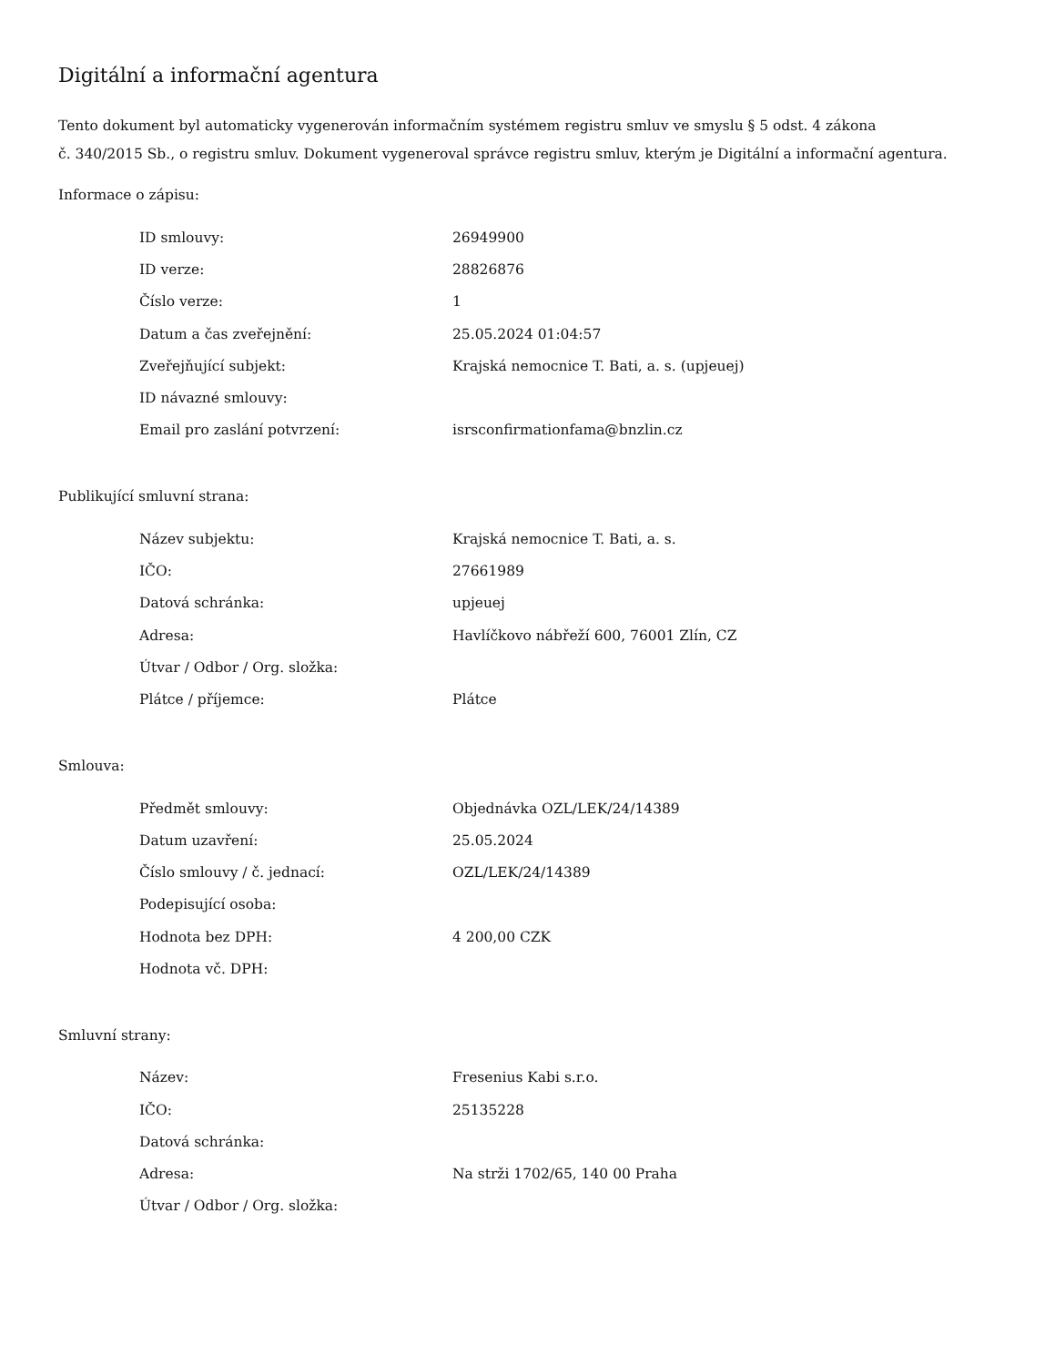Digitální a informační agentura
Tento dokument byl automaticky vygenerován informačním systémem registru smluv ve smyslu § 5 odst. 4 zákona
č. 340/2015 Sb., o registru smluv. Dokument vygeneroval správce registru smluv, kterým je Digitální a informační agentura.
Informace o zápisu:
| ID smlouvy: | 26949900 |
| ID verze: | 28826876 |
| Číslo verze: | 1 |
| Datum a čas zveřejnění: | 25.05.2024 01:04:57 |
| Zveřejňující subjekt: | Krajská nemocnice T. Bati, a. s. (upjeuej) |
| ID návazné smlouvy: | |
| Email pro zaslání potvrzení: | isrsconfirmationfama@bnzlin.cz |
Publikující smluvní strana:
| Název subjektu: | Krajská nemocnice T. Bati, a. s. |
| IČO: | 27661989 |
| Datová schránka: | upjeuej |
| Adresa: | Havlíčkovo nábřeží 600, 76001 Zlín, CZ |
| Útvar / Odbor / Org. složka: | |
| Plátce / příjemce: | Plátce |
Smlouva:
| Předmět smlouvy: | Objednávka OZL/LEK/24/14389 |
| Datum uzavření: | 25.05.2024 |
| Číslo smlouvy / č. jednací: | OZL/LEK/24/14389 |
| Podepisující osoba: | |
| Hodnota bez DPH: | 4 200,00 CZK |
| Hodnota vč. DPH: | |
Smluvní strany:
| Název: | Fresenius Kabi s.r.o. |
| IČO: | 25135228 |
| Datová schránka: | |
| Adresa: | Na strži 1702/65, 140 00 Praha |
| Útvar / Odbor / Org. složka: | |